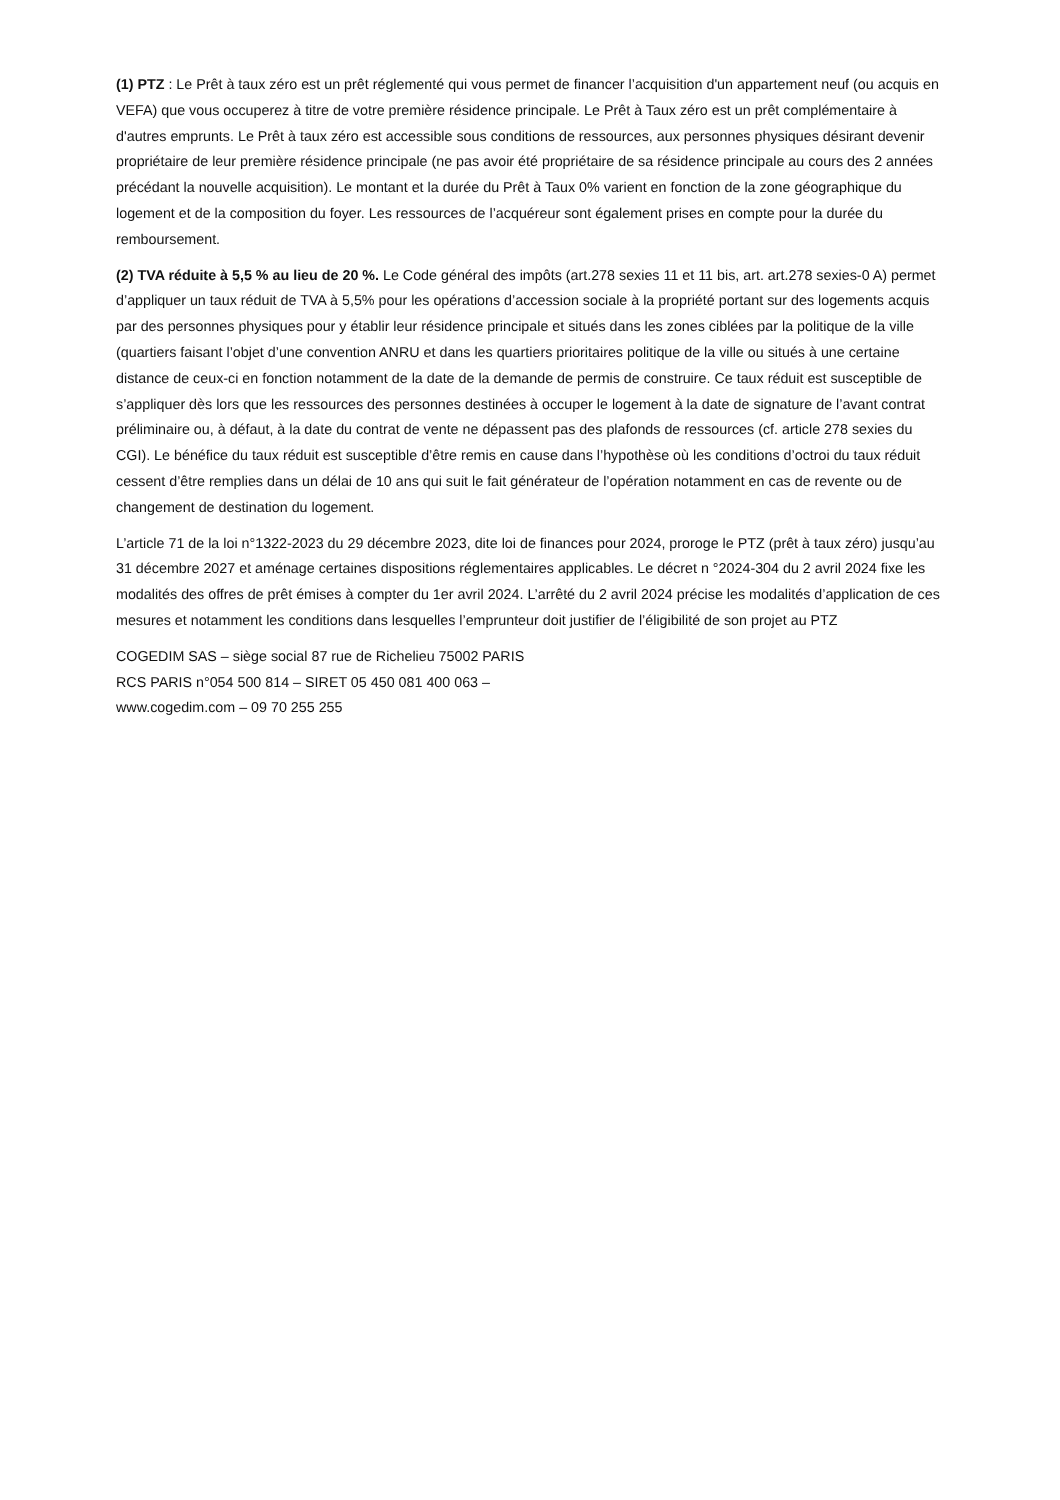(1) PTZ : Le Prêt à taux zéro est un prêt réglementé qui vous permet de financer l’acquisition d'un appartement neuf (ou acquis en VEFA) que vous occuperez à titre de votre première résidence principale. Le Prêt à Taux zéro est un prêt complémentaire à d'autres emprunts. Le Prêt à taux zéro est accessible sous conditions de ressources, aux personnes physiques désirant devenir propriétaire de leur première résidence principale (ne pas avoir été propriétaire de sa résidence principale au cours des 2 années précédant la nouvelle acquisition). Le montant et la durée du Prêt à Taux 0% varient en fonction de la zone géographique du logement et de la composition du foyer. Les ressources de l’acquéreur sont également prises en compte pour la durée du remboursement.
(2) TVA réduite à 5,5 % au lieu de 20 %. Le Code général des impôts (art.278 sexies 11 et 11 bis, art. art.278 sexies-0 A) permet d’appliquer un taux réduit de TVA à 5,5% pour les opérations d’accession sociale à la propriété portant sur des logements acquis par des personnes physiques pour y établir leur résidence principale et situés dans les zones ciblées par la politique de la ville (quartiers faisant l’objet d’une convention ANRU et dans les quartiers prioritaires politique de la ville ou situés à une certaine distance de ceux-ci en fonction notamment de la date de la demande de permis de construire. Ce taux réduit est susceptible de s’appliquer dès lors que les ressources des personnes destinées à occuper le logement à la date de signature de l’avant contrat préliminaire ou, à défaut, à la date du contrat de vente ne dépassent pas des plafonds de ressources (cf. article 278 sexies du CGI). Le bénéfice du taux réduit est susceptible d’être remis en cause dans l’hypothèse où les conditions d’octroi du taux réduit cessent d’être remplies dans un délai de 10 ans qui suit le fait générateur de l’opération notamment en cas de revente ou de changement de destination du logement.
L’article 71 de la loi n°1322-2023 du 29 décembre 2023, dite loi de finances pour 2024, proroge le PTZ (prêt à taux zéro) jusqu’au 31 décembre 2027 et aménage certaines dispositions réglementaires applicables. Le décret n °2024-304 du 2 avril 2024 fixe les modalités des offres de prêt émises à compter du 1er avril 2024. L’arrêté du 2 avril 2024 précise les modalités d’application de ces mesures et notamment les conditions dans lesquelles l’emprunteur doit justifier de l’éligibilité de son projet au PTZ
COGEDIM SAS – siège social 87 rue de Richelieu 75002 PARIS
RCS PARIS n°054 500 814 – SIRET 05 450 081 400 063 –
www.cogedim.com – 09 70 255 255